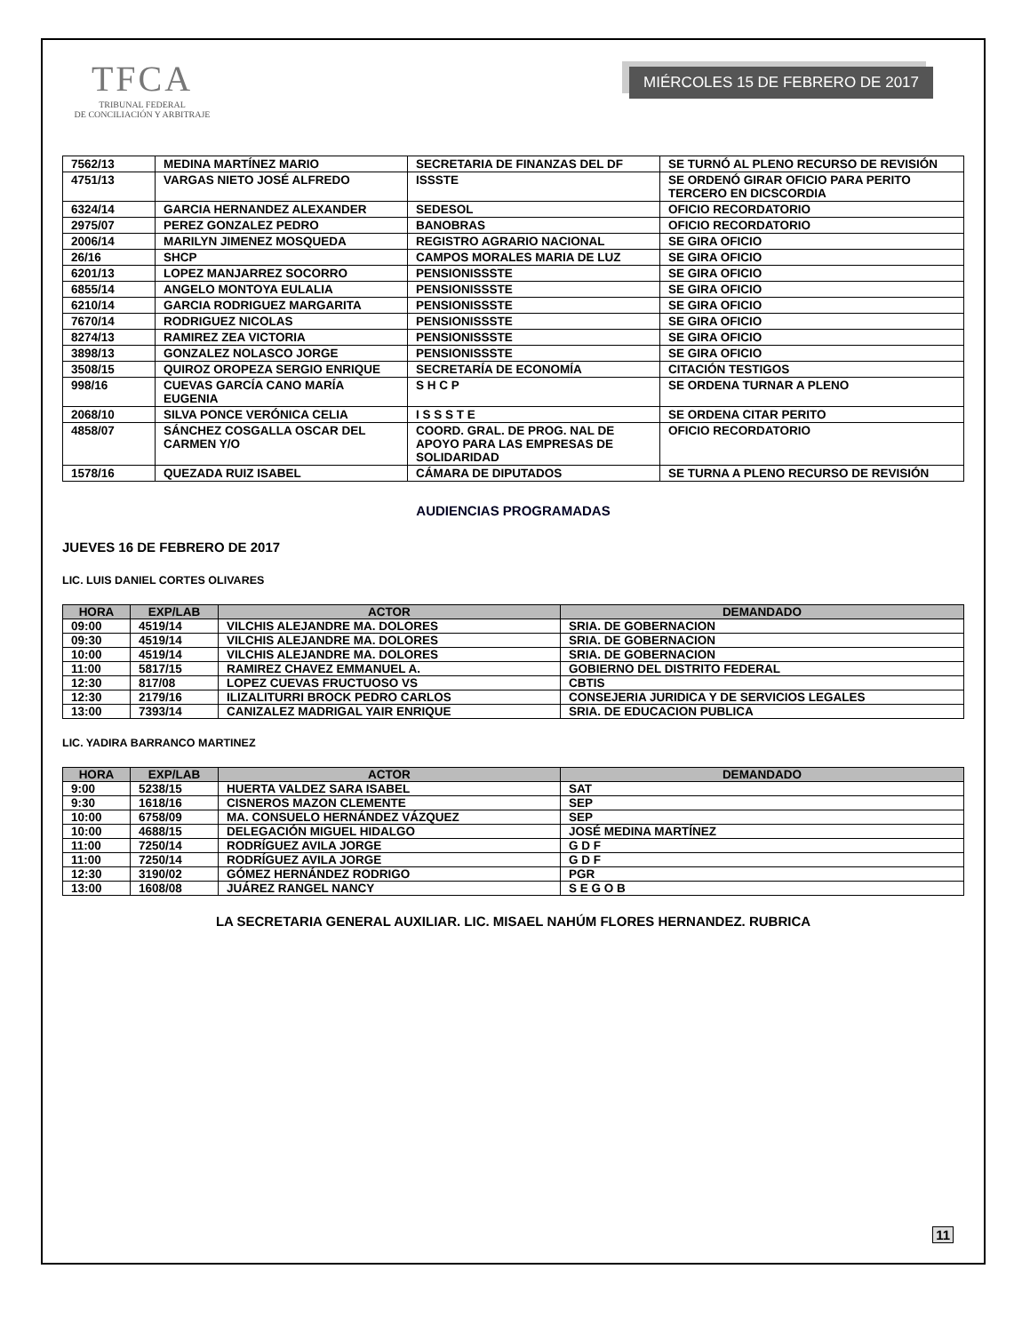TFCA
TRIBUNAL FEDERAL
DE CONCILIACIÓN Y ARBITRAJE
MIÉRCOLES 15 DE FEBRERO DE 2017
| 7562/13 | MEDINA MARTÍNEZ MARIO | SECRETARIA DE FINANZAS DEL DF | SE TURNÓ AL PLENO RECURSO DE REVISIÓN |
| 4751/13 | VARGAS NIETO JOSÉ ALFREDO | ISSSTE | SE ORDENÓ GIRAR OFICIO PARA PERITO TERCERO EN DICSCORDIA |
| 6324/14 | GARCIA HERNANDEZ ALEXANDER | SEDESOL | OFICIO RECORDATORIO |
| 2975/07 | PEREZ GONZALEZ PEDRO | BANOBRAS | OFICIO RECORDATORIO |
| 2006/14 | MARILYN JIMENEZ MOSQUEDA | REGISTRO AGRARIO NACIONAL | SE GIRA OFICIO |
| 26/16 | SHCP | CAMPOS MORALES MARIA DE LUZ | SE GIRA OFICIO |
| 6201/13 | LOPEZ MANJARREZ SOCORRO | PENSIONISSSTE | SE GIRA OFICIO |
| 6855/14 | ANGELO MONTOYA EULALIA | PENSIONISSSTE | SE GIRA OFICIO |
| 6210/14 | GARCIA RODRIGUEZ MARGARITA | PENSIONISSSTE | SE GIRA OFICIO |
| 7670/14 | RODRIGUEZ NICOLAS | PENSIONISSSTE | SE GIRA OFICIO |
| 8274/13 | RAMIREZ ZEA VICTORIA | PENSIONISSSTE | SE GIRA OFICIO |
| 3898/13 | GONZALEZ NOLASCO JORGE | PENSIONISSSTE | SE GIRA OFICIO |
| 3508/15 | QUIROZ OROPEZA SERGIO ENRIQUE | SECRETARÍA DE ECONOMÍA | CITACIÓN TESTIGOS |
| 998/16 | CUEVAS GARCÍA CANO MARÍA EUGENIA | S H C P | SE ORDENA TURNAR A PLENO |
| 2068/10 | SILVA PONCE VERÓNICA CELIA | I S S S T E | SE ORDENA CITAR PERITO |
| 4858/07 | SÁNCHEZ COSGALLA OSCAR DEL CARMEN Y/O | COORD. GRAL. DE PROG. NAL DE APOYO PARA LAS EMPRESAS DE SOLIDARIDAD | OFICIO RECORDATORIO |
| 1578/16 | QUEZADA RUIZ ISABEL | CÁMARA DE DIPUTADOS | SE TURNA A PLENO RECURSO DE REVISIÓN |
AUDIENCIAS PROGRAMADAS
JUEVES 16 DE FEBRERO DE 2017
LIC. LUIS DANIEL CORTES OLIVARES
| HORA | EXP/LAB | ACTOR | DEMANDADO |
| --- | --- | --- | --- |
| 09:00 | 4519/14 | VILCHIS ALEJANDRE MA. DOLORES | SRIA. DE GOBERNACION |
| 09:30 | 4519/14 | VILCHIS ALEJANDRE MA. DOLORES | SRIA. DE GOBERNACION |
| 10:00 | 4519/14 | VILCHIS ALEJANDRE MA. DOLORES | SRIA. DE GOBERNACION |
| 11:00 | 5817/15 | RAMIREZ CHAVEZ EMMANUEL A. | GOBIERNO DEL DISTRITO FEDERAL |
| 12:30 | 817/08 | LOPEZ CUEVAS FRUCTUOSO VS | CBTIS |
| 12:30 | 2179/16 | ILIZALITURRI BROCK PEDRO CARLOS | CONSEJERIA JURIDICA Y DE SERVICIOS LEGALES |
| 13:00 | 7393/14 | CANIZALEZ MADRIGAL YAIR ENRIQUE | SRIA. DE EDUCACION PUBLICA |
LIC. YADIRA BARRANCO MARTINEZ
| HORA | EXP/LAB | ACTOR | DEMANDADO |
| --- | --- | --- | --- |
| 9:00 | 5238/15 | HUERTA VALDEZ SARA ISABEL | SAT |
| 9:30 | 1618/16 | CISNEROS MAZON CLEMENTE | SEP |
| 10:00 | 6758/09 | MA. CONSUELO HERNÁNDEZ VÁZQUEZ | SEP |
| 10:00 | 4688/15 | DELEGACIÓN MIGUEL HIDALGO | JOSÉ MEDINA MARTÍNEZ |
| 11:00 | 7250/14 | RODRÍGUEZ AVILA JORGE | G D F |
| 11:00 | 7250/14 | RODRÍGUEZ AVILA JORGE | G D F |
| 12:30 | 3190/02 | GÓMEZ HERNÁNDEZ RODRIGO | PGR |
| 13:00 | 1608/08 | JUÁREZ RANGEL NANCY | S E G O B |
LA SECRETARIA GENERAL AUXILIAR. LIC. MISAEL NAHÚM FLORES HERNANDEZ. RUBRICA
11